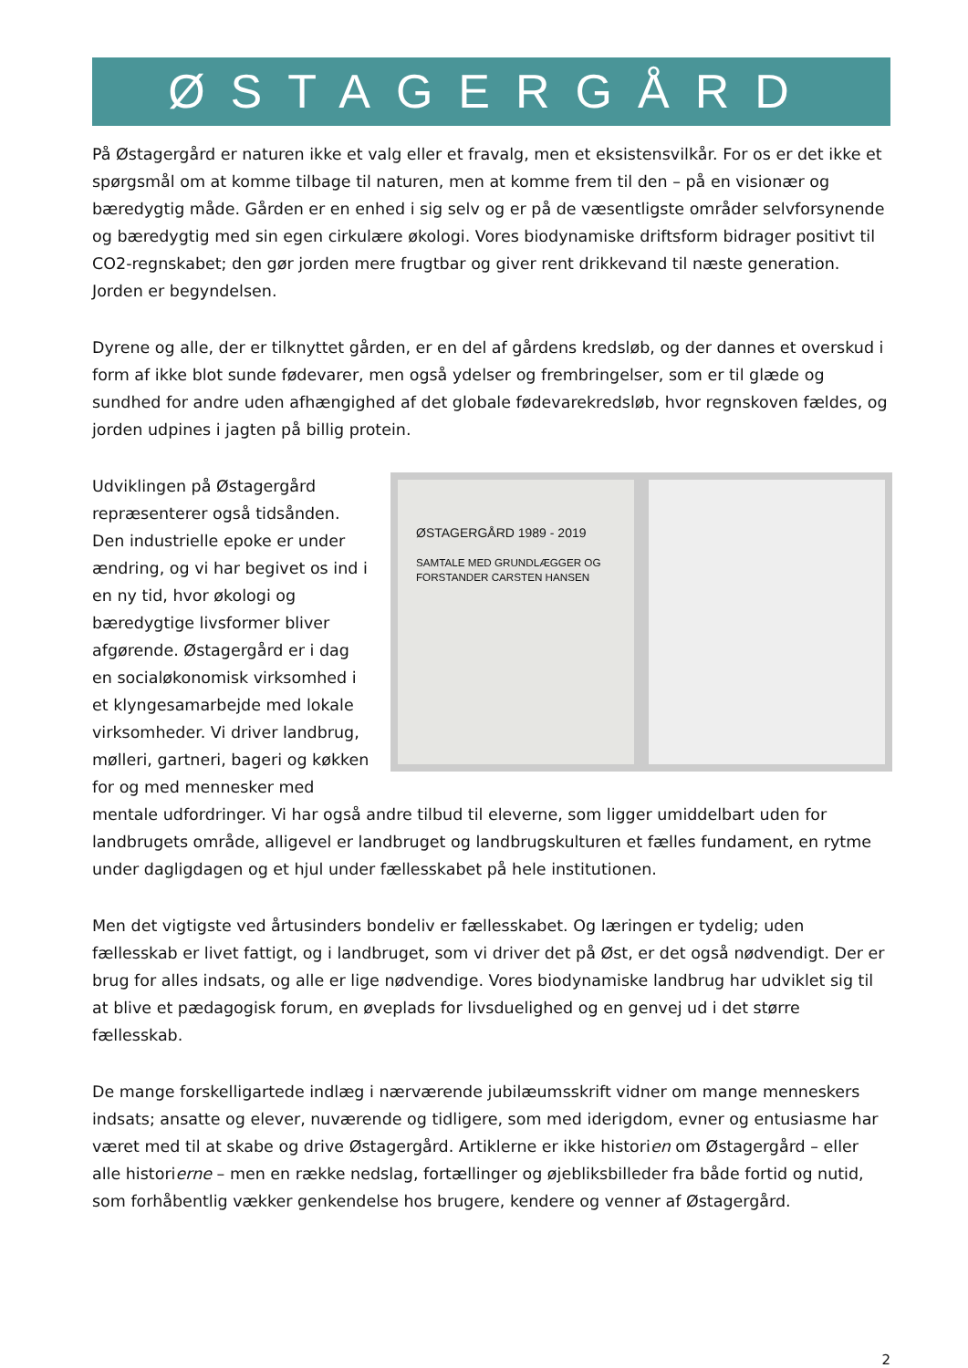ØSTAGERGÅRD
På Østagergård er naturen ikke et valg eller et fravalg, men et eksistensvilkår. For os er det ikke et spørgsmål om at komme tilbage til naturen, men at komme frem til den – på en visionær og bæredygtig måde. Gården er en enhed i sig selv og er på de væsentligste områder selvforsynende og bæredygtig med sin egen cirkulære økologi. Vores biodynamiske driftsform bidrager positivt til CO2-regnskabet; den gør jorden mere frugtbar og giver rent drikkevand til næste generation. Jorden er begyndelsen.
Dyrene og alle, der er tilknyttet gården, er en del af gårdens kredsløb, og der dannes et overskud i form af ikke blot sunde fødevarer, men også ydelser og frembringelser, som er til glæde og sundhed for andre uden afhængighed af det globale fødevarekredsløb, hvor regnskoven fældes, og jorden udpines i jagten på billig protein.
ØSTAGERGÅRD 1989 - 2019
SAMTALE MED GRUNDLÆGGER OG FORSTANDER CARSTEN HANSEN
Udviklingen på Østagergård repræsenterer også tidsånden. Den industrielle epoke er under ændring, og vi har begivet os ind i en ny tid, hvor økologi og bæredygtige livsformer bliver afgørende. Østagergård er i dag en socialøkonomisk virksomhed i et klyngesamarbejde med lokale virksomheder. Vi driver landbrug, mølleri, gartneri, bageri og køkken for og med mennesker med mentale udfordringer. Vi har også andre tilbud til eleverne, som ligger umiddelbart uden for landbrugets område, alligevel er landbruget og landbrugskulturen et fælles fundament, en rytme under dagligdagen og et hjul under fællesskabet på hele institutionen.
Men det vigtigste ved årtusinders bondeliv er fællesskabet. Og læringen er tydelig; uden fællesskab er livet fattigt, og i landbruget, som vi driver det på Øst, er det også nødvendigt. Der er brug for alles indsats, og alle er lige nødvendige. Vores biodynamiske landbrug har udviklet sig til at blive et pædagogisk forum, en øveplads for livsduelighed og en genvej ud i det større fællesskab.
De mange forskelligartede indlæg i nærværende jubilæumsskrift vidner om mange menneskers indsats; ansatte og elever, nuværende og tidligere, som med iderigdom, evner og entusiasme har været med til at skabe og drive Østagergård. Artiklerne er ikke historien om Østagergård – eller alle historierne – men en række nedslag, fortællinger og øjebliksbilleder fra både fortid og nutid, som forhåbentlig vækker genkendelse hos brugere, kendere og venner af Østagergård.
2